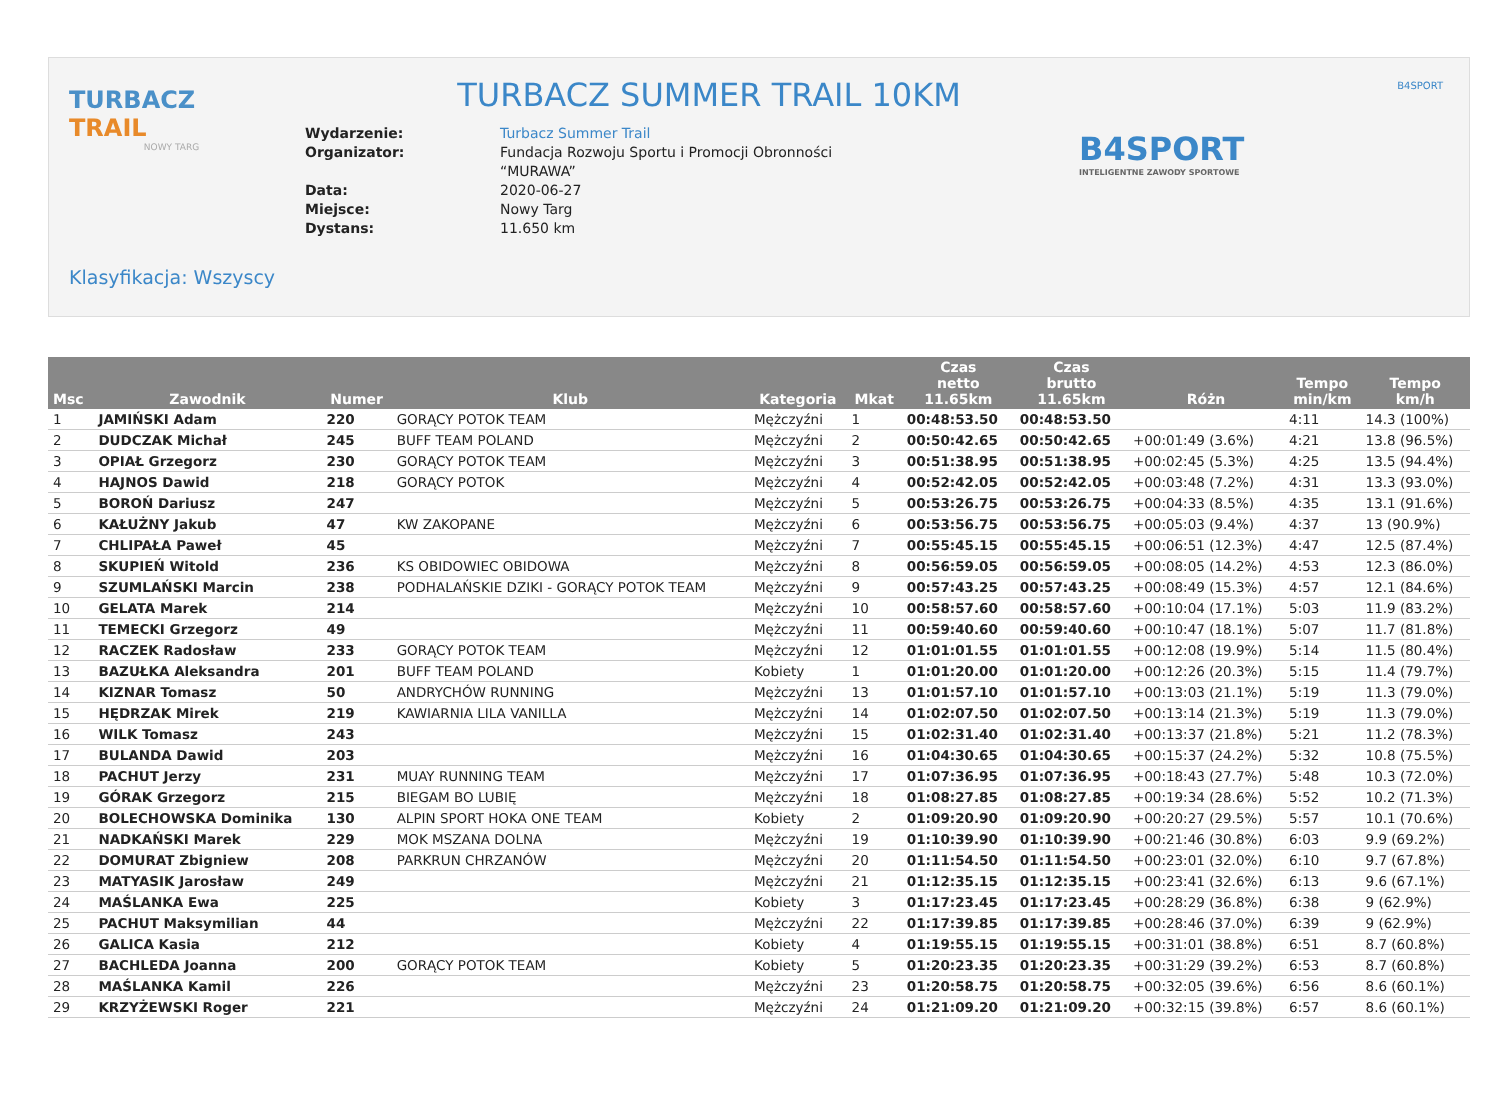TURBACZ TRAIL
NOWY TARG
TURBACZ SUMMER TRAIL 10KM
| Wydarzenie: | Turbacz Summer Trail |
| Organizator: | Fundacja Rozwoju Sportu i Promocji Obronności “MURAWA” |
| Data: | 2020-06-27 |
| Miejsce: | Nowy Targ |
| Dystans: | 11.650 km |
B4SPORT
INTELIGENTNE ZAWODY SPORTOWE
B4SPORT
Klasyfikacja: Wszyscy
| Msc | Zawodnik | Numer | Klub | Kategoria | Mkat | Czas netto 11.65km | Czas brutto 11.65km | Różn | Tempo min/km | Tempo km/h |
| --- | --- | --- | --- | --- | --- | --- | --- | --- | --- | --- |
| 1 | JAMIŃSKI Adam | 220 | GORĄCY POTOK TEAM | Mężczyźni | 1 | 00:48:53.50 | 00:48:53.50 | | 4:11 | 14.3 (100%) |
| 2 | DUDCZAK Michał | 245 | BUFF TEAM POLAND | Mężczyźni | 2 | 00:50:42.65 | 00:50:42.65 | +00:01:49 (3.6%) | 4:21 | 13.8 (96.5%) |
| 3 | OPIAŁ Grzegorz | 230 | GORĄCY POTOK TEAM | Mężczyźni | 3 | 00:51:38.95 | 00:51:38.95 | +00:02:45 (5.3%) | 4:25 | 13.5 (94.4%) |
| 4 | HAJNOS Dawid | 218 | GORĄCY POTOK | Mężczyźni | 4 | 00:52:42.05 | 00:52:42.05 | +00:03:48 (7.2%) | 4:31 | 13.3 (93.0%) |
| 5 | BOROŃ Dariusz | 247 | | Mężczyźni | 5 | 00:53:26.75 | 00:53:26.75 | +00:04:33 (8.5%) | 4:35 | 13.1 (91.6%) |
| 6 | KAŁUŻNY Jakub | 47 | KW ZAKOPANE | Mężczyźni | 6 | 00:53:56.75 | 00:53:56.75 | +00:05:03 (9.4%) | 4:37 | 13 (90.9%) |
| 7 | CHLIPAŁA Paweł | 45 | | Mężczyźni | 7 | 00:55:45.15 | 00:55:45.15 | +00:06:51 (12.3%) | 4:47 | 12.5 (87.4%) |
| 8 | SKUPIEŃ Witold | 236 | KS OBIDOWIEC OBIDOWA | Mężczyźni | 8 | 00:56:59.05 | 00:56:59.05 | +00:08:05 (14.2%) | 4:53 | 12.3 (86.0%) |
| 9 | SZUMLAŃSKI Marcin | 238 | PODHALAŃSKIE DZIKI - GORĄCY POTOK TEAM | Mężczyźni | 9 | 00:57:43.25 | 00:57:43.25 | +00:08:49 (15.3%) | 4:57 | 12.1 (84.6%) |
| 10 | GELATA Marek | 214 | | Mężczyźni | 10 | 00:58:57.60 | 00:58:57.60 | +00:10:04 (17.1%) | 5:03 | 11.9 (83.2%) |
| 11 | TEMECKI Grzegorz | 49 | | Mężczyźni | 11 | 00:59:40.60 | 00:59:40.60 | +00:10:47 (18.1%) | 5:07 | 11.7 (81.8%) |
| 12 | RACZEK Radosław | 233 | GORĄCY POTOK TEAM | Mężczyźni | 12 | 01:01:01.55 | 01:01:01.55 | +00:12:08 (19.9%) | 5:14 | 11.5 (80.4%) |
| 13 | BAZUŁKA Aleksandra | 201 | BUFF TEAM POLAND | Kobiety | 1 | 01:01:20.00 | 01:01:20.00 | +00:12:26 (20.3%) | 5:15 | 11.4 (79.7%) |
| 14 | KIZNAR Tomasz | 50 | ANDRYCHÓW RUNNING | Mężczyźni | 13 | 01:01:57.10 | 01:01:57.10 | +00:13:03 (21.1%) | 5:19 | 11.3 (79.0%) |
| 15 | HĘDRZAK Mirek | 219 | KAWIARNIA LILA VANILLA | Mężczyźni | 14 | 01:02:07.50 | 01:02:07.50 | +00:13:14 (21.3%) | 5:19 | 11.3 (79.0%) |
| 16 | WILK Tomasz | 243 | | Mężczyźni | 15 | 01:02:31.40 | 01:02:31.40 | +00:13:37 (21.8%) | 5:21 | 11.2 (78.3%) |
| 17 | BULANDA Dawid | 203 | | Mężczyźni | 16 | 01:04:30.65 | 01:04:30.65 | +00:15:37 (24.2%) | 5:32 | 10.8 (75.5%) |
| 18 | PACHUT Jerzy | 231 | MUAY RUNNING TEAM | Mężczyźni | 17 | 01:07:36.95 | 01:07:36.95 | +00:18:43 (27.7%) | 5:48 | 10.3 (72.0%) |
| 19 | GÓRAK Grzegorz | 215 | BIEGAM BO LUBIĘ | Mężczyźni | 18 | 01:08:27.85 | 01:08:27.85 | +00:19:34 (28.6%) | 5:52 | 10.2 (71.3%) |
| 20 | BOLECHOWSKA Dominika | 130 | ALPIN SPORT HOKA ONE TEAM | Kobiety | 2 | 01:09:20.90 | 01:09:20.90 | +00:20:27 (29.5%) | 5:57 | 10.1 (70.6%) |
| 21 | NADKAŃSKI Marek | 229 | MOK MSZANA DOLNA | Mężczyźni | 19 | 01:10:39.90 | 01:10:39.90 | +00:21:46 (30.8%) | 6:03 | 9.9 (69.2%) |
| 22 | DOMURAT Zbigniew | 208 | PARKRUN CHRZANÓW | Mężczyźni | 20 | 01:11:54.50 | 01:11:54.50 | +00:23:01 (32.0%) | 6:10 | 9.7 (67.8%) |
| 23 | MATYASIK Jarosław | 249 | | Mężczyźni | 21 | 01:12:35.15 | 01:12:35.15 | +00:23:41 (32.6%) | 6:13 | 9.6 (67.1%) |
| 24 | MAŚLANKA Ewa | 225 | | Kobiety | 3 | 01:17:23.45 | 01:17:23.45 | +00:28:29 (36.8%) | 6:38 | 9 (62.9%) |
| 25 | PACHUT Maksymilian | 44 | | Mężczyźni | 22 | 01:17:39.85 | 01:17:39.85 | +00:28:46 (37.0%) | 6:39 | 9 (62.9%) |
| 26 | GALICA Kasia | 212 | | Kobiety | 4 | 01:19:55.15 | 01:19:55.15 | +00:31:01 (38.8%) | 6:51 | 8.7 (60.8%) |
| 27 | BACHLEDA Joanna | 200 | GORĄCY POTOK TEAM | Kobiety | 5 | 01:20:23.35 | 01:20:23.35 | +00:31:29 (39.2%) | 6:53 | 8.7 (60.8%) |
| 28 | MAŚLANKA Kamil | 226 | | Mężczyźni | 23 | 01:20:58.75 | 01:20:58.75 | +00:32:05 (39.6%) | 6:56 | 8.6 (60.1%) |
| 29 | KRZYŻEWSKI Roger | 221 | | Mężczyźni | 24 | 01:21:09.20 | 01:21:09.20 | +00:32:15 (39.8%) | 6:57 | 8.6 (60.1%) |